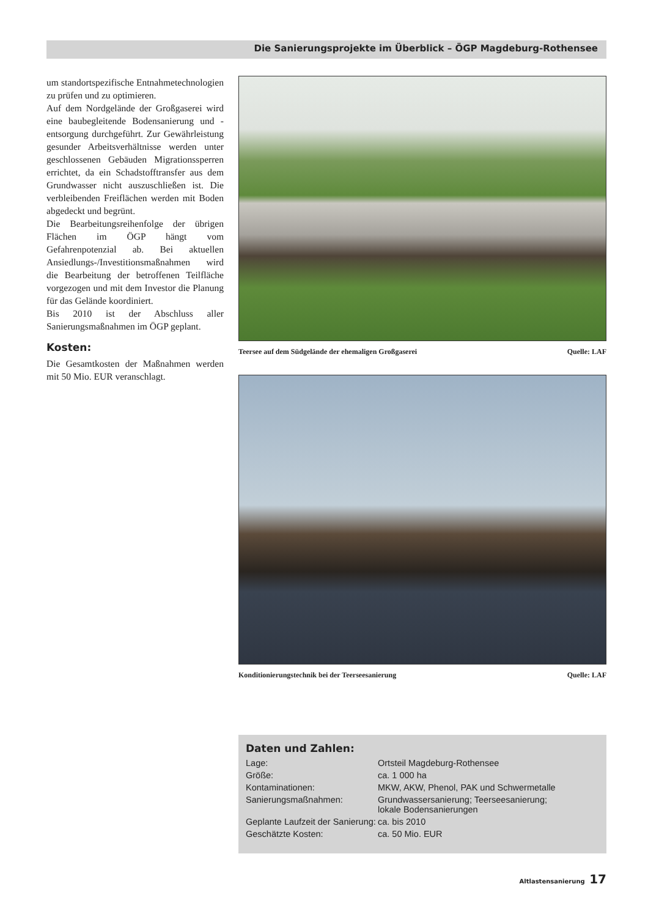Die Sanierungsprojekte im Überblick – ÖGP Magdeburg-Rothensee
um standortspezifische Entnahmetechnologien zu prüfen und zu optimieren.
Auf dem Nordgelände der Großgaserei wird eine baubegleitende Bodensanierung und -entsorgung durchgeführt. Zur Gewährleistung gesunder Arbeitsverhältnisse werden unter geschlossenen Gebäuden Migrationssperren errichtet, da ein Schadstofftransfer aus dem Grundwasser nicht auszuschließen ist. Die verbleibenden Freiflächen werden mit Boden abgedeckt und begrünt.
Die Bearbeitungsreihenfolge der übrigen Flächen im ÖGP hängt vom Gefahrenpotenzial ab. Bei aktuellen Ansiedlungs-/Investitionsmaßnahmen wird die Bearbeitung der betroffenen Teilfläche vorgezogen und mit dem Investor die Planung für das Gelände koordiniert.
Bis 2010 ist der Abschluss aller Sanierungsmaßnahmen im ÖGP geplant.
Kosten:
Die Gesamtkosten der Maßnahmen werden mit 50 Mio. EUR veranschlagt.
Teersee auf dem Südgelände der ehemaligen Großgaserei Quelle: LAF
Konditionierungstechnik bei der Teerseesanierung Quelle: LAF
Daten und Zahlen:
| Lage: | Ortsteil Magdeburg-Rothensee |
| Größe: | ca. 1 000 ha |
| Kontaminationen: | MKW, AKW, Phenol, PAK und Schwermetalle |
| Sanierungsmaßnahmen: | Grundwassersanierung; Teerseesanierung; lokale Bodensanierungen |
| Geplante Laufzeit der Sanierung: | ca. bis 2010 |
| Geschätzte Kosten: | ca. 50 Mio. EUR |
Altlastensanierung 17